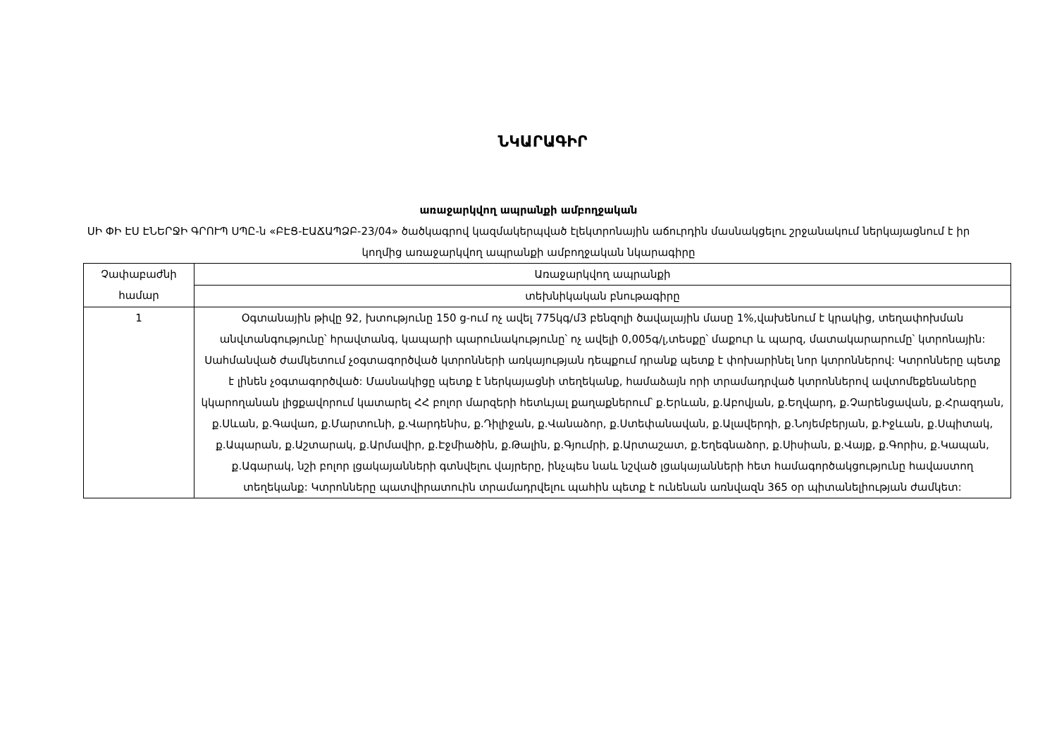ՆԿԱՐԱԳԻՐ
առաջարկվող ապրանքի ամբողջական
ՍԻ ՓԻ ԷՍ ԷՆԵՐՋԻ ԳՐՈՒՊ ՍՊԸ-ն «ԲԷՑ-ԷԱՃԱՊՁԲ-23/04» ծածկագրով կազմակերպված էլեկտրոնային աճուրդին մասնակցելու շրջանակում ներկայացնում է իր կողմից առաջարկվող ապրանքի ամբողջական նկարագիրը
| Չափաբաժնի համար | Առաջարկվող ապրանքի |
| --- | --- |
| | տեխնիկական բնութագիրը |
| 1 | Օգտանային թիվը 92, խտությունը 150 ց-ում ոչ ավել 775կգ/մ3 բենզոլի ծավալային մասը 1%,վախենում է կրակից, տեղափոխման անվտանգությունը՝ հրավտանգ, կապարի պարունակությունը՝ ոչ ավելի 0,005գ/լ,տեսքը՝ մաքուր և պարզ, մատակարարումը՝ կտրոնային: Սահմանված ժամկետում չօգտագործված կտրոնների առկայության դեպքում դրանք պետք է փոխարինել նոր կտրոններով: Կտրոնները պետք է լինեն չօգտագործված: Մասնակիցը պետք է ներկայացնի տեղեկանք, համաձայն որի տրամադրված կտրոններով ավտոմեքենաները կկարողանան լիցքավորում կատարել ՀՀ բոլոր մարզերի հետևյալ քաղաքներում՝ ք.Երևան, ք.Աբովյան, ք.Եղվարդ, ք.Չարենցավան, ք.Հրազդան, ք.Սևան, ք.Գավառ, ք.Մարտունի, ք.Վարդենիս, ք.Դիլիջան, ք.Վանաձոր, ք.Ստեփանավան, ք.Ալավերդի, ք.Նոյեմբերյան, ք.Իջևան, ք.Սպիտակ, ք.Ապարան, ք.Աշտարակ, ք.Արմավիր, ք.Էջմիածին, ք.Թալին, ք.Գյումրի, ք.Արտաշատ, ք.Եղեգնաձոր, ք.Սիսիան, ք.Վայք, ք.Գորիս, ք.Կապան, ք.Ագարակ, նշի բոլոր լցակայանների գտնվելու վայրերը, ինչպես նաև նշված լցակայանների հետ համագործակցությունը հավաստող տեղեկանք: Կտրոնները պատվիրատուին տրամադրվելու պահին պետք է ունենան առնվազն 365 օր պիտանելիության ժամկետ: |